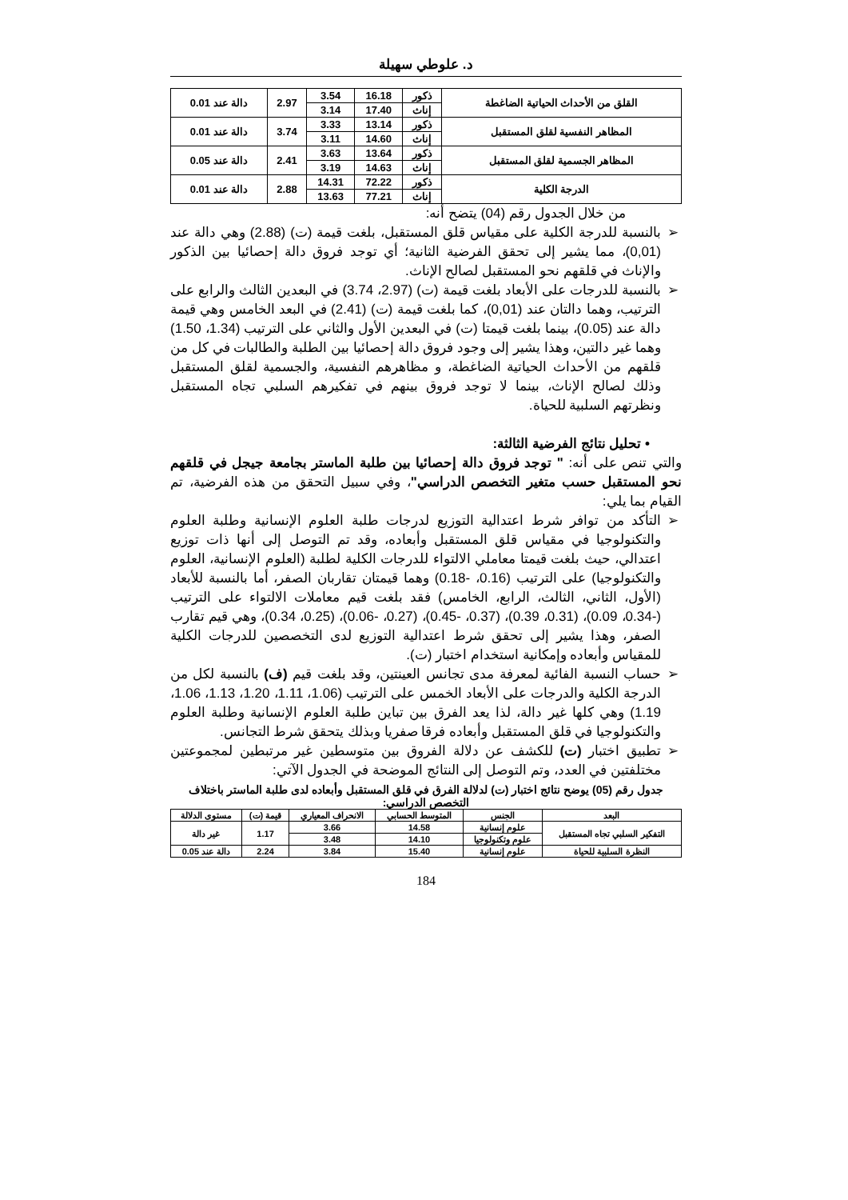د. علوطي سهيلة
| القلق من الأحداث الحياتية الضاغطة | ذكور | 16.18 | 3.54 | 2.97 | دالة عند 0.01 |
| | إناث | 17.40 | 3.14 | | |
| المظاهر النفسية لقلق المستقبل | ذكور | 13.14 | 3.33 | 3.74 | دالة عند 0.01 |
| | إناث | 14.60 | 3.11 | | |
| المظاهر الجسمية لقلق المستقبل | ذكور | 13.64 | 3.63 | 2.41 | دالة عند 0.05 |
| | إناث | 14.63 | 3.19 | | |
| الدرجة الكلية | ذكور | 72.22 | 14.31 | 2.88 | دالة عند 0.01 |
| | إناث | 77.21 | 13.63 | | |
من خلال الجدول رقم (04) يتضح أنه:
➢ بالنسبة للدرجة الكلية على مقياس قلق المستقبل، بلغت قيمة (ت) (2.88) وهي دالة عند (0,01)، مما يشير إلى تحقق الفرضية الثانية؛ أي توجد فروق دالة إحصائيا بين الذكور والإناث في قلقهم نحو المستقبل لصالح الإناث.
➢ بالنسبة للدرجات على الأبعاد بلغت قيمة (ت) (2.97، 3.74) في البعدين الثالث والرابع على الترتيب، وهما دالتان عند (0,01)، كما بلغت قيمة (ت) (2.41) في البعد الخامس وهي قيمة دالة عند (0.05)، بينما بلغت قيمتا (ت) في البعدين الأول والثاني على الترتيب (1.34، 1.50) وهما غير دالتين، وهذا يشير إلى وجود فروق دالة إحصائيا بين الطلبة والطالبات في كل من قلقهم من الأحداث الحياتية الضاغطة، و مظاهرهم النفسية، والجسمية لقلق المستقبل وذلك لصالح الإناث، بينما لا توجد فروق بينهم في تفكيرهم السلبي تجاه المستقبل ونظرتهم السلبية للحياة.
• تحليل نتائج الفرضية الثالثة:
والتي تنص على أنه: " توجد فروق دالة إحصائيا بين طلبة الماستر بجامعة جيجل في قلقهم نحو المستقبل حسب متغير التخصص الدراسي"، وفي سبيل التحقق من هذه الفرضية، تم القيام بما يلي:
➢ التأكد من توافر شرط اعتدالية التوزيع لدرجات طلبة العلوم الإنسانية وطلبة العلوم والتكنولوجيا في مقياس قلق المستقبل وأبعاده، وقد تم التوصل إلى أنها ذات توزيع اعتدالي، حيث بلغت قيمتا معاملي الالتواء للدرجات الكلية لطلبة (العلوم الإنسانية، العلوم والتكنولوجيا) على الترتيب (0.16، -0.18) وهما قيمتان تقاربان الصفر، أما بالنسبة للأبعاد (الأول، الثاني، الثالث، الرابع، الخامس) فقد بلغت قيم معاملات الالتواء على الترتيب (-0.34، 0.09)، (0.31، 0.39)، (0.37، -0.45)، (0.27، -0.06)، (0.25، 0.34)، وهي قيم تقارب الصفر، وهذا يشير إلى تحقق شرط اعتدالية التوزيع لدى التخصصين للدرجات الكلية للمقياس وأبعاده وإمكانية استخدام اختبار (ت).
➢ حساب النسبة الفائية لمعرفة مدى تجانس العينتين، وقد بلغت قيم (ف) بالنسبة لكل من الدرجة الكلية والدرجات على الأبعاد الخمس على الترتيب (1.06، 1.11، 1.20، 1.13، 1.06، 1.19) وهي كلها غير دالة، لذا يعد الفرق بين تباين طلبة العلوم الإنسانية وطلبة العلوم والتكنولوجيا في قلق المستقبل وأبعاده فرقا صفريا وبذلك يتحقق شرط التجانس.
➢ تطبيق اختبار (ت) للكشف عن دلالة الفروق بين متوسطين غير مرتبطين لمجموعتين مختلفتين في العدد، وتم التوصل إلى النتائج الموضحة في الجدول الآتي:
جدول رقم (05) يوضح نتائج اختبار (ت) لدلالة الفرق في قلق المستقبل وأبعاده لدى طلبة الماستر باختلاف التخصص الدراسي:
| البعد | الجنس | المتوسط الحسابي | الانحراف المعياري | قيمة (ت) | مستوى الدلالة |
| --- | --- | --- | --- | --- | --- |
| التفكير السلبي تجاه المستقبل | علوم إنسانية | 14.58 | 3.66 | 1.17 | غير دالة |
| | علوم وتكنولوجيا | 14.10 | 3.48 | | |
| النظرة السلبية للحياة | علوم إنسانية | 15.40 | 3.84 | 2.24 | دالة عند 0.05 |
184